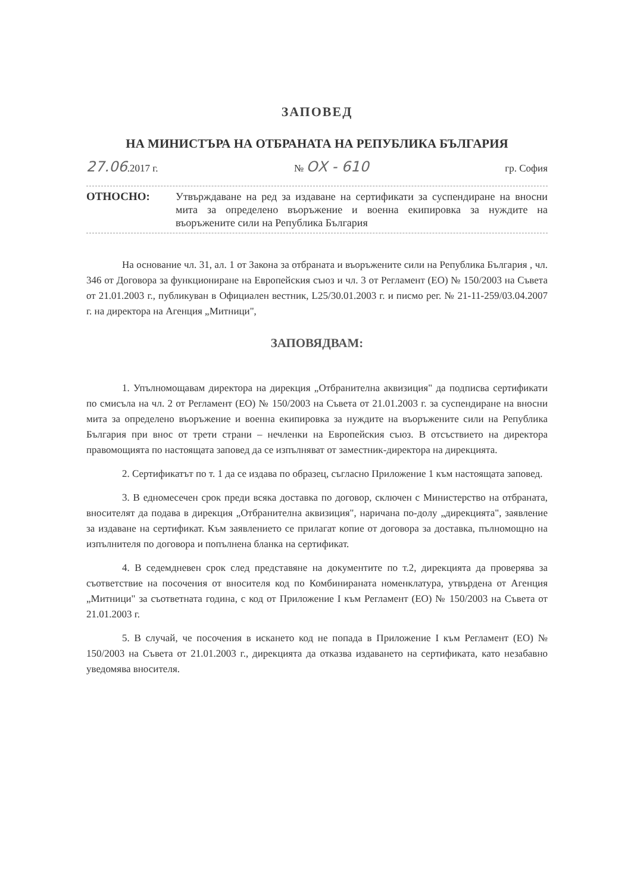ЗАПОВЕД
НА МИНИСТЪРА НА ОТБРАНАТА НА РЕПУБЛИКА БЪЛГАРИЯ
27.06.2017 г. № ОХ - 610 гр. София
ОТНОСНО:
Утвърждаване на ред за издаване на сертификати за суспендиране на вносни мита за определено въоръжение и военна екипировка за нуждите на въоръжените сили на Република България
На основание чл. 31, ал. 1 от Закона за отбраната и въоръжените сили на Република България , чл. 346 от Договора за функциониране на Европейския съюз и чл. 3 от Регламент (ЕО) № 150/2003 на Съвета от 21.01.2003 г., публикуван в Официален вестник, L25/30.01.2003 г. и писмо рег. № 21-11-259/03.04.2007 г. на директора на Агенция „Митници",
ЗАПОВЯДВАМ:
1. Упълномощавам директора на дирекция „Отбранителна аквизиция" да подписва сертификати по смисъла на чл. 2 от Регламент (ЕО) № 150/2003 на Съвета от 21.01.2003 г. за суспендиране на вносни мита за определено въоръжение и военна екипировка за нуждите на въоръжените сили на Република България при внос от трети страни – нечленки на Европейския съюз. В отсъствието на директора правомощията по настоящата заповед да се изпълняват от заместник-директора на дирекцията.
2. Сертификатът по т. 1 да се издава по образец, съгласно Приложение 1 към настоящата заповед.
3. В едномесечен срок преди всяка доставка по договор, сключен с Министерство на отбраната, вносителят да подава в дирекция „Отбранителна аквизиция", наричана по-долу „дирекцията", заявление за издаване на сертификат. Към заявлението се прилагат копие от договора за доставка, пълномощно на изпълнителя по договора и попълнена бланка на сертификат.
4. В седемдневен срок след представяне на документите по т.2, дирекцията да проверява за съответствие на посочения от вносителя код по Комбинираната номенклатура, утвърдена от Агенция „Митници" за съответната година, с код от Приложение I към Регламент (ЕО) № 150/2003 на Съвета от 21.01.2003 г.
5. В случай, че посочения в искането код не попада в Приложение I към Регламент (ЕО) № 150/2003 на Съвета от 21.01.2003 г., дирекцията да отказва издаването на сертификата, като незабавно уведомява вносителя.